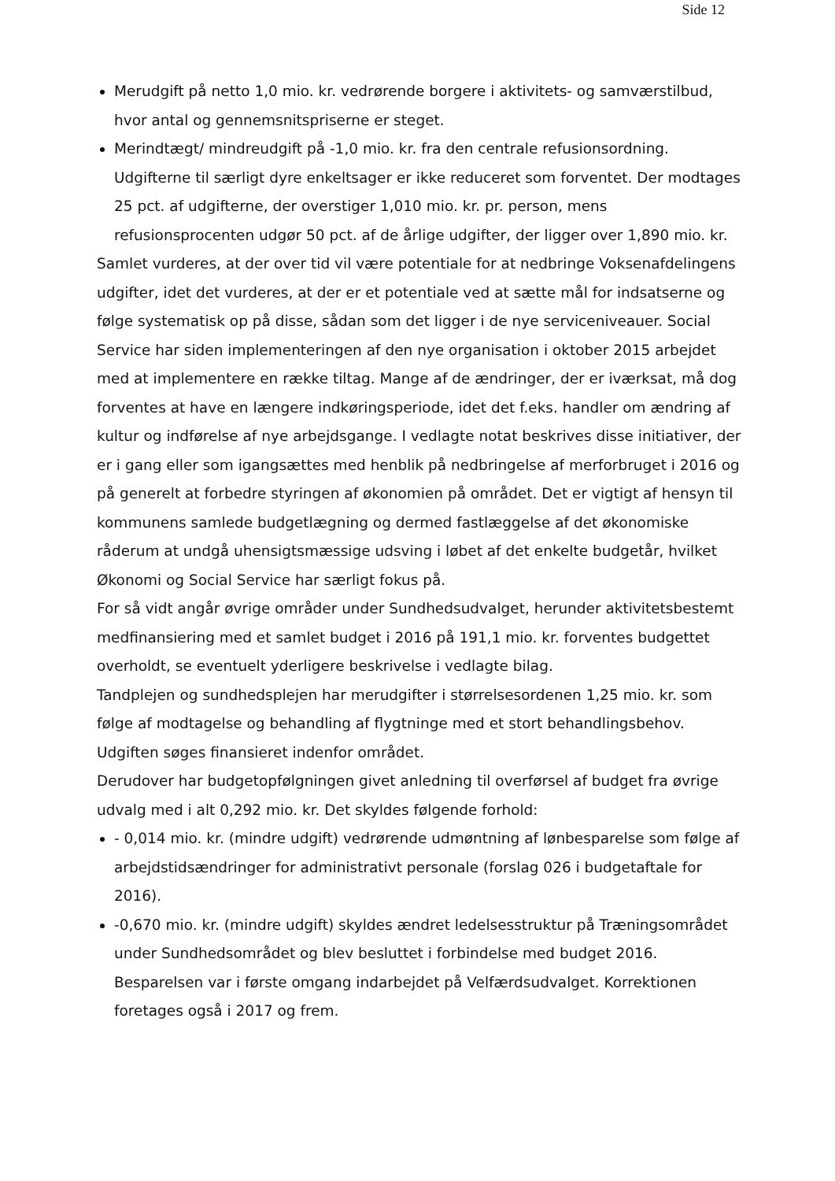Side 12
Merudgift på netto 1,0 mio. kr. vedrørende borgere i aktivitets- og samværstilbud, hvor antal og gennemsnitspriserne er steget.
Merindtægt/ mindreudgift på -1,0 mio. kr. fra den centrale refusionsordning. Udgifterne til særligt dyre enkeltsager er ikke reduceret som forventet. Der modtages 25 pct. af udgifterne, der overstiger 1,010 mio. kr. pr. person, mens refusionsprocenten udgør 50 pct. af de årlige udgifter, der ligger over 1,890 mio. kr.
Samlet vurderes, at der over tid vil være potentiale for at nedbringe Voksenafdelingens udgifter, idet det vurderes, at der er et potentiale ved at sætte mål for indsatserne og følge systematisk op på disse, sådan som det ligger i de nye serviceniveauer. Social Service har siden implementeringen af den nye organisation i oktober 2015 arbejdet med at implementere en række tiltag. Mange af de ændringer, der er iværksat, må dog forventes at have en længere indkøringsperiode, idet det f.eks. handler om ændring af kultur og indførelse af nye arbejdsgange. I vedlagte notat beskrives disse initiativer, der er i gang eller som igangsættes med henblik på nedbringelse af merforbruget i 2016 og på generelt at forbedre styringen af økonomien på området. Det er vigtigt af hensyn til kommunens samlede budgetlægning og dermed fastlæggelse af det økonomiske råderum at undgå uhensigtsmæssige udsving i løbet af det enkelte budgetår, hvilket Økonomi og Social Service har særligt fokus på.
For så vidt angår øvrige områder under Sundhedsudvalget, herunder aktivitetsbestemt medfinansiering med et samlet budget i 2016 på 191,1 mio. kr. forventes budgettet overholdt, se eventuelt yderligere beskrivelse i vedlagte bilag.
Tandplejen og sundhedsplejen har merudgifter i størrelsesordenen 1,25 mio. kr. som følge af modtagelse og behandling af flygtninge med et stort behandlingsbehov. Udgiften søges finansieret indenfor området.
Derudover har budgetopfølgningen givet anledning til overførsel af budget fra øvrige udvalg med i alt 0,292 mio. kr. Det skyldes følgende forhold:
- 0,014 mio. kr. (mindre udgift) vedrørende udmøntning af lønbesparelse som følge af arbejdstidsændringer for administrativt personale (forslag 026 i budgetaftale for 2016).
-0,670 mio. kr. (mindre udgift) skyldes ændret ledelsesstruktur på Træningsområdet under Sundhedsområdet og blev besluttet i forbindelse med budget 2016. Besparelsen var i første omgang indarbejdet på Velfærdsudvalget. Korrektionen foretages også i 2017 og frem.